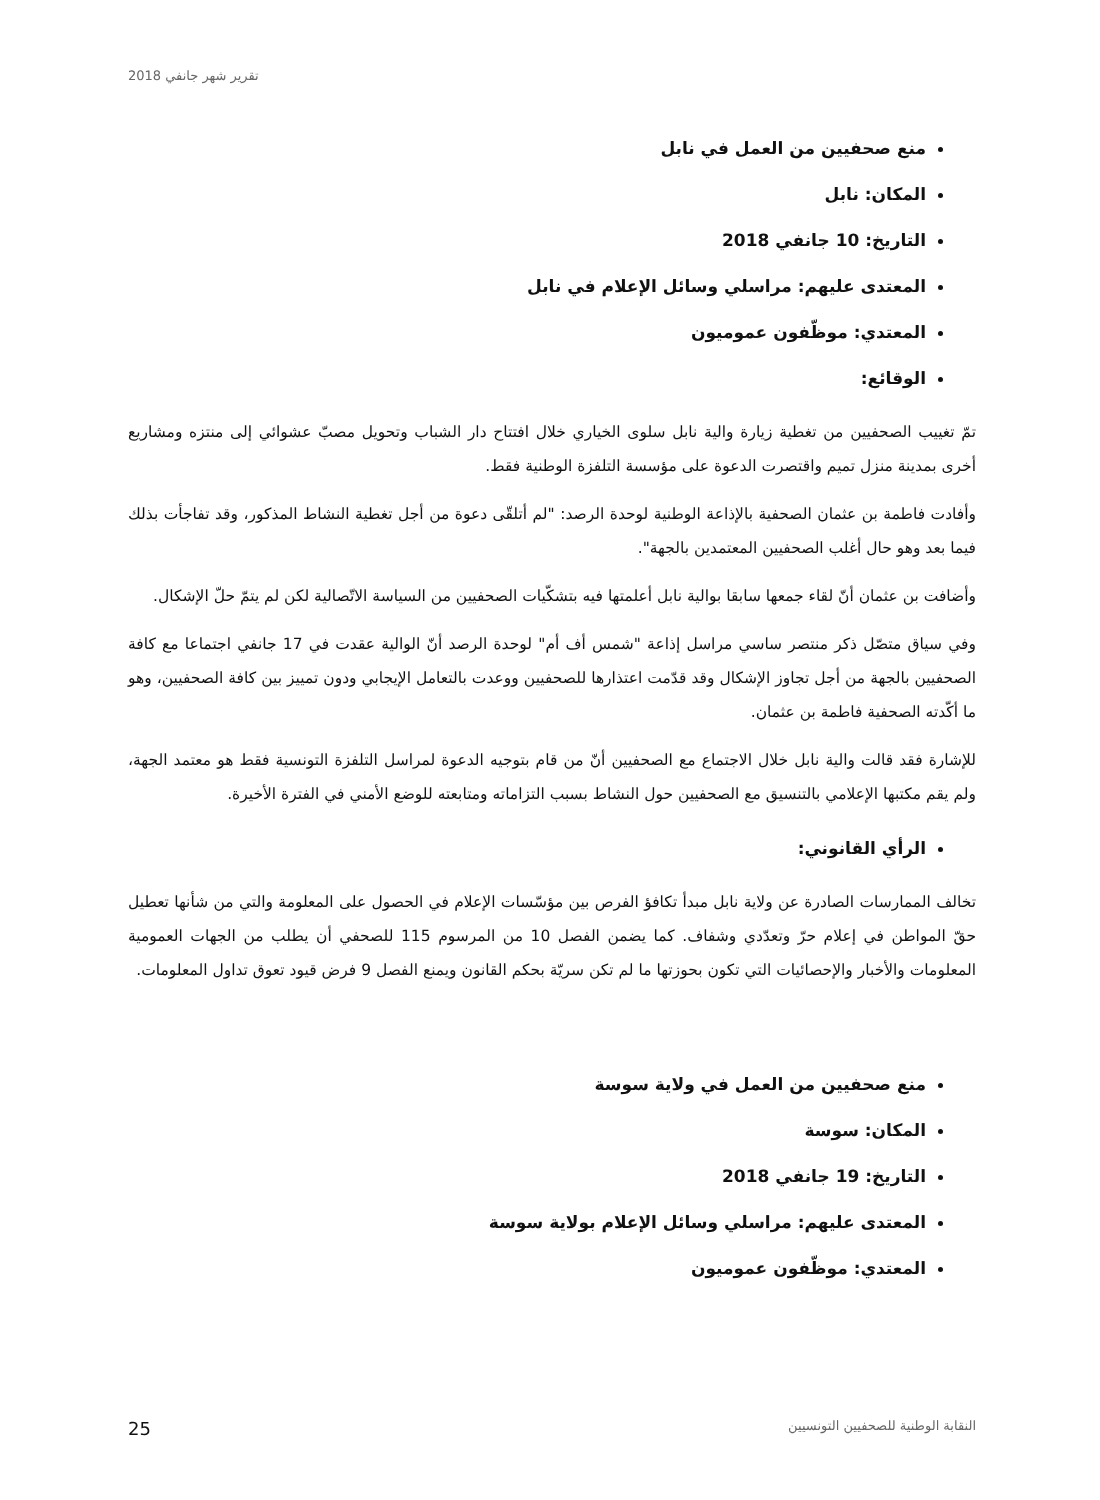تقرير شهر جانفي 2018
منع صحفيين من العمل في نابل
المكان: نابل
التاريخ: 10 جانفي 2018
المعتدى عليهم: مراسلي وسائل الإعلام في نابل
المعتدي: موظّفون عموميون
الوقائع:
تمّ تغييب الصحفيين من تغطية زيارة والية نابل سلوى الخياري خلال افتتاح دار الشباب وتحويل مصبّ عشوائي إلى منتزه ومشاريع أخرى بمدينة منزل تميم واقتصرت الدعوة على مؤسسة التلفزة الوطنية فقط.
وأفادت فاطمة بن عثمان الصحفية بالإذاعة الوطنية لوحدة الرصد: "لم أتلقّى دعوة من أجل تغطية النشاط المذكور، وقد تفاجأت بذلك فيما بعد وهو حال أغلب الصحفيين المعتمدين بالجهة".
وأضافت بن عثمان أنّ لقاء جمعها سابقا بوالية نابل أعلمتها فيه بتشكّيات الصحفيين من السياسة الاتّصالية لكن لم يتمّ حلّ الإشكال.
وفي سياق متصّل ذكر منتصر ساسي مراسل إذاعة "شمس أف أم" لوحدة الرصد أنّ الوالية عقدت في 17 جانفي اجتماعا مع كافة الصحفيين بالجهة من أجل تجاوز الإشكال وقد قدّمت اعتذارها للصحفيين ووعدت بالتعامل الإيجابي ودون تمييز بين كافة الصحفيين، وهو ما أكّدته الصحفية فاطمة بن عثمان.
للإشارة فقد قالت والية نابل خلال الاجتماع مع الصحفيين أنّ من قام بتوجيه الدعوة لمراسل التلفزة التونسية فقط هو معتمد الجهة، ولم يقم مكتبها الإعلامي بالتنسيق مع الصحفيين حول النشاط بسبب التزاماته ومتابعته للوضع الأمني في الفترة الأخيرة.
الرأي القانوني:
تخالف الممارسات الصادرة عن ولاية نابل مبدأ تكافؤ الفرص بين مؤسّسات الإعلام في الحصول على المعلومة والتي من شأنها تعطيل حقّ المواطن في إعلام حرّ وتعدّدي وشفاف. كما يضمن الفصل 10 من المرسوم 115 للصحفي أن يطلب من الجهات العمومية المعلومات والأخبار والإحصائيات التي تكون بحوزتها ما لم تكن سريّة بحكم القانون ويمنع الفصل 9 فرض قيود تعوق تداول المعلومات.
منع صحفيين من العمل في ولاية سوسة
المكان: سوسة
التاريخ: 19 جانفي 2018
المعتدى عليهم: مراسلي وسائل الإعلام بولاية سوسة
المعتدي: موظّفون عموميون
25 النقابة الوطنية للصحفيين التونسيين